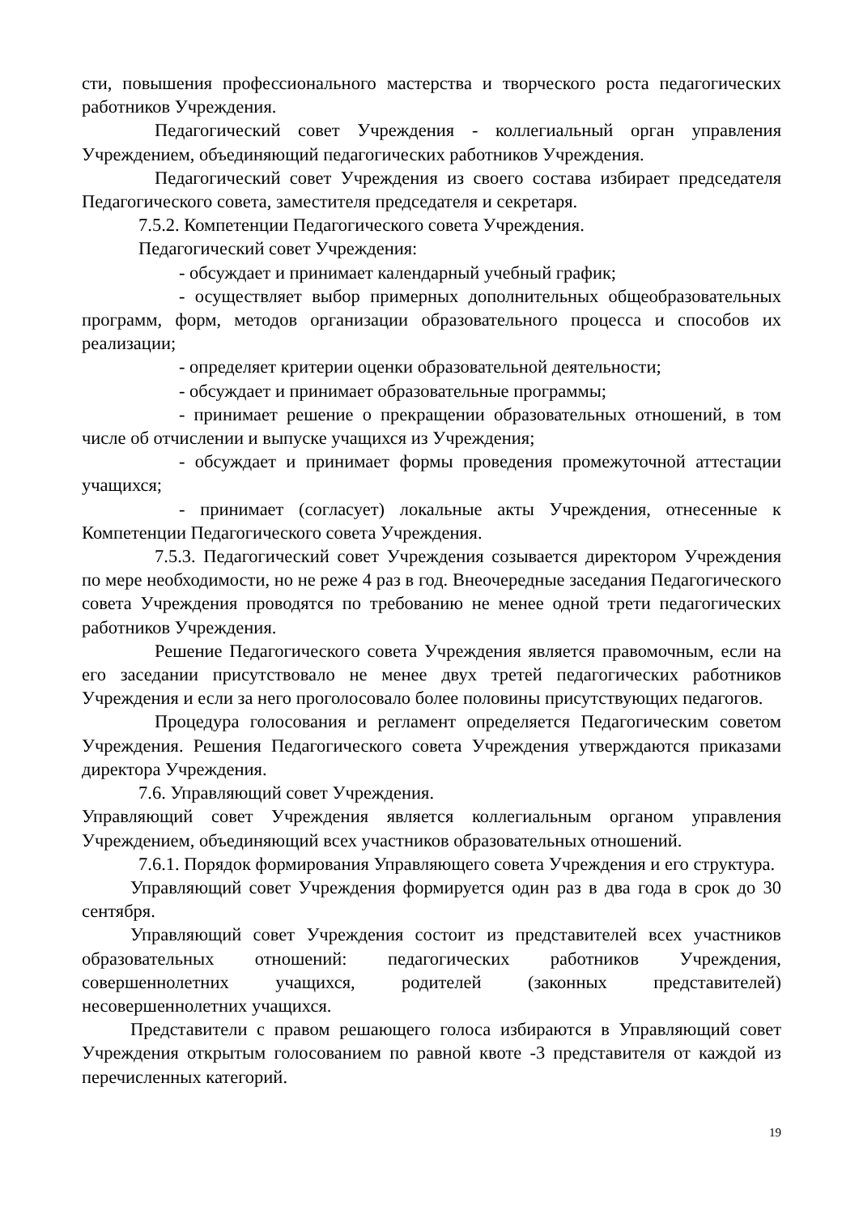сти, повышения профессионального мастерства и творческого роста педагогических работников Учреждения.
Педагогический совет Учреждения - коллегиальный орган управления Учреждением, объединяющий педагогических работников Учреждения.
Педагогический совет Учреждения из своего состава избирает председателя Педагогического совета, заместителя председателя и секретаря.
7.5.2. Компетенции Педагогического совета Учреждения.
Педагогический совет Учреждения:
- обсуждает и принимает календарный учебный график;
- осуществляет выбор примерных дополнительных общеобразовательных программ, форм, методов организации образовательного процесса и способов их реализации;
- определяет критерии оценки образовательной деятельности;
- обсуждает и принимает образовательные программы;
- принимает решение о прекращении образовательных отношений, в том числе об отчислении и выпуске учащихся из Учреждения;
- обсуждает и принимает формы проведения промежуточной аттестации учащихся;
- принимает (согласует) локальные акты Учреждения, отнесенные к Компетенции Педагогического совета Учреждения.
7.5.3. Педагогический совет Учреждения созывается директором Учреждения по мере необходимости, но не реже 4 раз в год. Внеочередные заседания Педагогического совета Учреждения проводятся по требованию не менее одной трети педагогических работников Учреждения.
Решение Педагогического совета Учреждения является правомочным, если на его заседании присутствовало не менее двух третей педагогических работников Учреждения и если за него проголосовало более половины присутствующих педагогов.
Процедура голосования и регламент определяется Педагогическим советом Учреждения. Решения Педагогического совета Учреждения утверждаются приказами директора Учреждения.
7.6. Управляющий совет Учреждения.
Управляющий совет Учреждения является коллегиальным органом управления Учреждением, объединяющий всех участников образовательных отношений.
7.6.1. Порядок формирования Управляющего совета Учреждения и его структура.
Управляющий совет Учреждения формируется один раз в два года в срок до 30 сентября.
Управляющий совет Учреждения состоит из представителей всех участников образовательных отношений: педагогических работников Учреждения, совершеннолетних учащихся, родителей (законных представителей) несовершеннолетних учащихся.
Представители с правом решающего голоса избираются в Управляющий совет Учреждения открытым голосованием по равной квоте -3 представителя от каждой из перечисленных категорий.
19